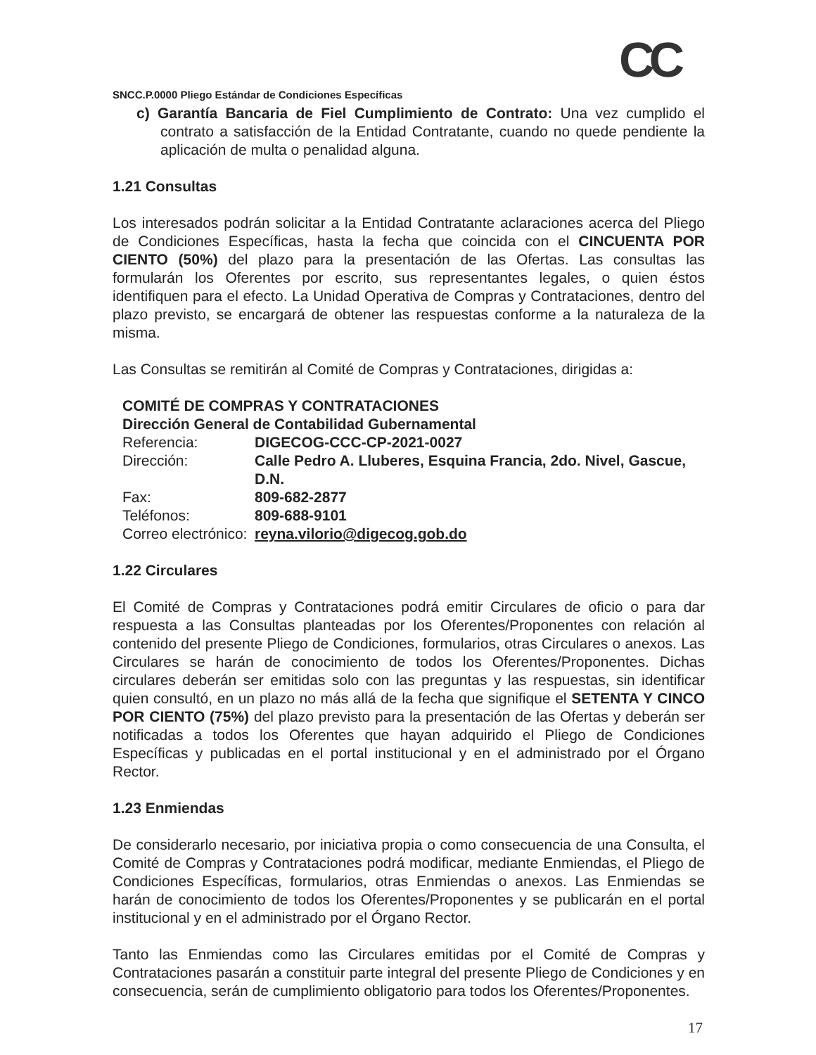CC
SNCC.P.0000 Pliego Estándar de Condiciones Específicas
c) Garantía Bancaria de Fiel Cumplimiento de Contrato: Una vez cumplido el contrato a satisfacción de la Entidad Contratante, cuando no quede pendiente la aplicación de multa o penalidad alguna.
1.21 Consultas
Los interesados podrán solicitar a la Entidad Contratante aclaraciones acerca del Pliego de Condiciones Específicas, hasta la fecha que coincida con el CINCUENTA POR CIENTO (50%) del plazo para la presentación de las Ofertas. Las consultas las formularán los Oferentes por escrito, sus representantes legales, o quien éstos identifiquen para el efecto. La Unidad Operativa de Compras y Contrataciones, dentro del plazo previsto, se encargará de obtener las respuestas conforme a la naturaleza de la misma.
Las Consultas se remitirán al Comité de Compras y Contrataciones, dirigidas a:
| COMITÉ DE COMPRAS Y CONTRATACIONES | |
| Dirección General de Contabilidad Gubernamental | |
| Referencia: | DIGECOG-CCC-CP-2021-0027 |
| Dirección: | Calle Pedro A. Lluberes, Esquina Francia, 2do. Nivel, Gascue, D.N. |
| Fax: | 809-682-2877 |
| Teléfonos: | 809-688-9101 |
| Correo electrónico: | reyna.vilorio@digecog.gob.do |
1.22 Circulares
El Comité de Compras y Contrataciones podrá emitir Circulares de oficio o para dar respuesta a las Consultas planteadas por los Oferentes/Proponentes con relación al contenido del presente Pliego de Condiciones, formularios, otras Circulares o anexos. Las Circulares se harán de conocimiento de todos los Oferentes/Proponentes. Dichas circulares deberán ser emitidas solo con las preguntas y las respuestas, sin identificar quien consultó, en un plazo no más allá de la fecha que signifique el SETENTA Y CINCO POR CIENTO (75%) del plazo previsto para la presentación de las Ofertas y deberán ser notificadas a todos los Oferentes que hayan adquirido el Pliego de Condiciones Específicas y publicadas en el portal institucional y en el administrado por el Órgano Rector.
1.23 Enmiendas
De considerarlo necesario, por iniciativa propia o como consecuencia de una Consulta, el Comité de Compras y Contrataciones podrá modificar, mediante Enmiendas, el Pliego de Condiciones Específicas, formularios, otras Enmiendas o anexos. Las Enmiendas se harán de conocimiento de todos los Oferentes/Proponentes y se publicarán en el portal institucional y en el administrado por el Órgano Rector.
Tanto las Enmiendas como las Circulares emitidas por el Comité de Compras y Contrataciones pasarán a constituir parte integral del presente Pliego de Condiciones y en consecuencia, serán de cumplimiento obligatorio para todos los Oferentes/Proponentes.
17